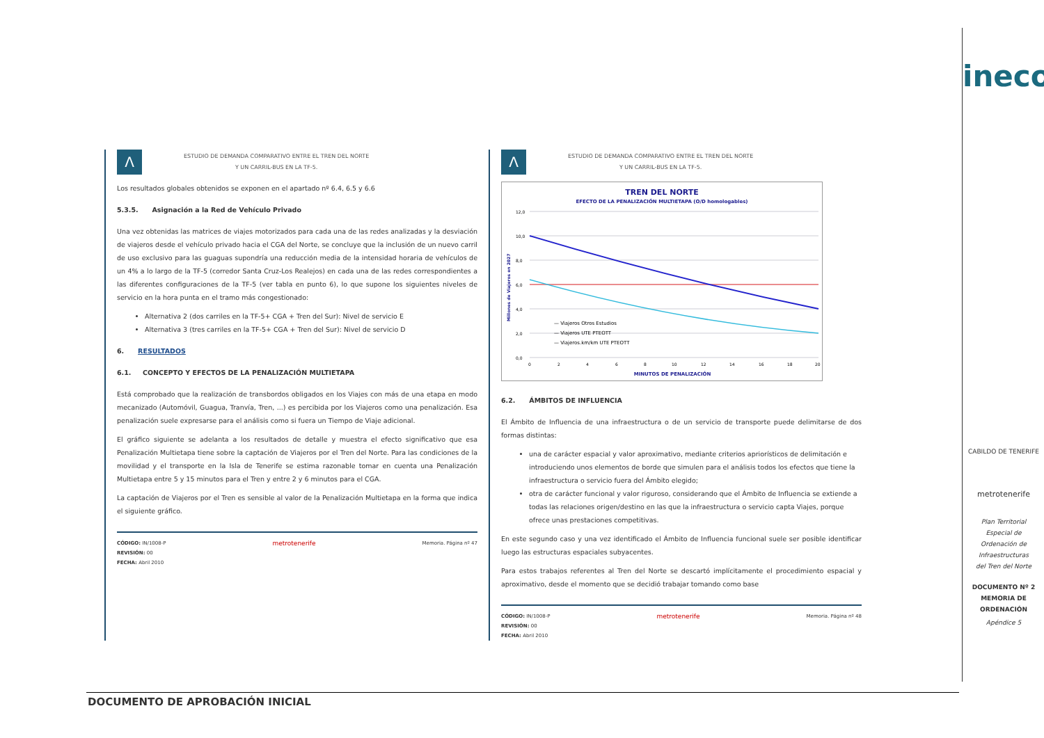Λ
ESTUDIO DE DEMANDA COMPARATIVO ENTRE EL TREN DEL NORTE
Y UN CARRIL-BUS EN LA TF-5.
Los resultados globales obtenidos se exponen en el apartado nº 6.4, 6.5 y 6.6
5.3.5. Asignación a la Red de Vehículo Privado
Una vez obtenidas las matrices de viajes motorizados para cada una de las redes analizadas y la desviación de viajeros desde el vehículo privado hacia el CGA del Norte, se concluye que la inclusión de un nuevo carril de uso exclusivo para las guaguas supondría una reducción media de la intensidad horaria de vehículos de un 4% a lo largo de la TF-5 (corredor Santa Cruz-Los Realejos) en cada una de las redes correspondientes a las diferentes configuraciones de la TF-5 (ver tabla en punto 6), lo que supone los siguientes niveles de servicio en la hora punta en el tramo más congestionado:
Alternativa 2 (dos carriles en la TF-5+ CGA + Tren del Sur): Nivel de servicio E
Alternativa 3 (tres carriles en la TF-5+ CGA + Tren del Sur): Nivel de servicio D
6. RESULTADOS
6.1. CONCEPTO Y EFECTOS DE LA PENALIZACIÓN MULTIETAPA
Está comprobado que la realización de transbordos obligados en los Viajes con más de una etapa en modo mecanizado (Automóvil, Guagua, Tranvía, Tren, ...) es percibida por los Viajeros como una penalización. Esa penalización suele expresarse para el análisis como si fuera un Tiempo de Viaje adicional.
El gráfico siguiente se adelanta a los resultados de detalle y muestra el efecto significativo que esa Penalización Multietapa tiene sobre la captación de Viajeros por el Tren del Norte. Para las condiciones de la movilidad y el transporte en la Isla de Tenerife se estima razonable tomar en cuenta una Penalización Multietapa entre 5 y 15 minutos para el Tren y entre 2 y 6 minutos para el CGA.
La captación de Viajeros por el Tren es sensible al valor de la Penalización Multietapa en la forma que indica el siguiente gráfico.
CÓDIGO: IN/1008-P
REVISIÓN: 00
FECHA: Abril 2010
metrotenerife
Memoria. Página nº 47
Λ
ESTUDIO DE DEMANDA COMPARATIVO ENTRE EL TREN DEL NORTE
Y UN CARRIL-BUS EN LA TF-5.
TREN DEL NORTE
EFECTO DE LA PENALIZACIÓN MULTIETAPA (O/D homologables)
12,0
10,0
8,0
6,0
4,0
2,0
0,0
0
2
4
6
8
10
12
14
16
18
20
— Viajeros Otros Estudios
— Viajeros UTE PTEOTT
— Viajeros.km/km UTE PTEOTT
MINUTOS DE PENALIZACIÓN
Millones de Viajeros en 2027
6.2. ÁMBITOS DE INFLUENCIA
El Ámbito de Influencia de una infraestructura o de un servicio de transporte puede delimitarse de dos formas distintas:
una de carácter espacial y valor aproximativo, mediante criterios apriorísticos de delimitación e introduciendo unos elementos de borde que simulen para el análisis todos los efectos que tiene la infraestructura o servicio fuera del Ámbito elegido;
otra de carácter funcional y valor riguroso, considerando que el Ámbito de Influencia se extiende a todas las relaciones origen/destino en las que la infraestructura o servicio capta Viajes, porque ofrece unas prestaciones competitivas.
En este segundo caso y una vez identificado el Ámbito de Influencia funcional suele ser posible identificar luego las estructuras espaciales subyacentes.
Para estos trabajos referentes al Tren del Norte se descartó implícitamente el procedimiento espacial y aproximativo, desde el momento que se decidió trabajar tomando como base
CÓDIGO: IN/1008-P
REVISIÓN: 00
FECHA: Abril 2010
metrotenerife
Memoria. Página nº 48
ineco
CABILDO DE TENERIFE
metrotenerife
Plan Territorial
Especial de
Ordenación de
Infraestructuras
del Tren del Norte
DOCUMENTO Nº 2
MEMORIA DE
ORDENACIÓN
Apéndice 5
DOCUMENTO DE APROBACIÓN INICIAL